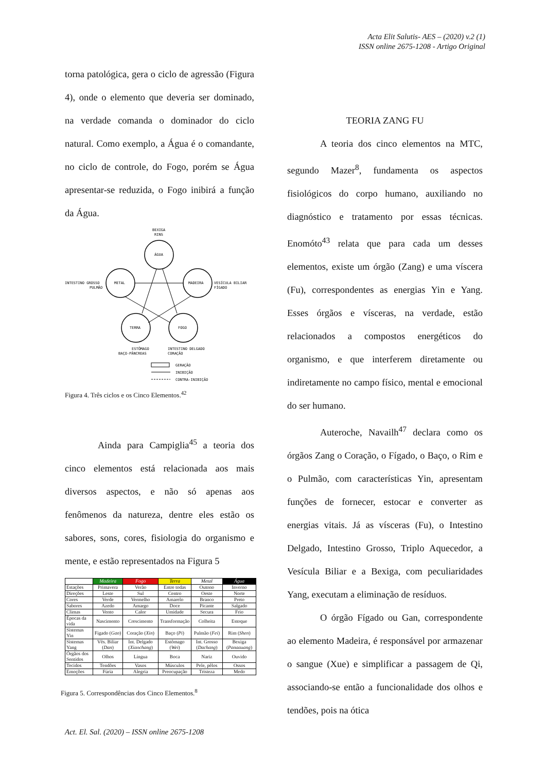Acta Elit Salutis- AES – (2020) v.2 (1)
ISSN online 2675-1208 - Artigo Original
torna patológica, gera o ciclo de agressão (Figura 4), onde o elemento que deveria ser dominado, na verdade comanda o dominador do ciclo natural. Como exemplo, a Água é o comandante, no ciclo de controle, do Fogo, porém se Água apresentar-se reduzida, o Fogo inibirá a função da Água.
BEXIGA
RINS
ÁGUA
INTESTINO GROSSO
PULMÃO
METAL
VESÍCULA BILIAR
FÍGADO
MADEIRA
TERRA
FOGO
ESTÔMAGO
BAÇO-PÂNCREAS
INTESTINO DELGADO
CORAÇÃO
GERAÇÃO
INIBIÇÃO
CONTRA-INIBIÇÃO
Figura 4. Três ciclos e os Cinco Elementos.<sup>42</sup>
Ainda para Campiglia<sup>45</sup> a teoria dos cinco elementos está relacionada aos mais diversos aspectos, e não só apenas aos fenômenos da natureza, dentre eles estão os sabores, sons, cores, fisiologia do organismo e mente, e estão representados na Figura 5
| | Madeira | Fogo | Terra | Metal | Água |
| --- | --- | --- | --- | --- | --- |
| Estações | Primavera | Verão | Entre todas | Outono | Inverno |
| Direções | Leste | Sul | Centro | Oeste | Norte |
| Cores | Verde | Vermelho | Amarelo | Branco | Preto |
| Sabores | Azedo | Amargo | Doce | Picante | Salgado |
| Climas | Vento | Calor | Umidade | Secura | Frio |
| Épocas da vida | Nascimento | Crescimento | Transformação | Colheita | Estoque |
| Sistemas Yin | Fígado ( Gan ) | Coração ( Xin ) | Baço ( Pi ) | Pulmão ( Fei ) | Rim ( Shen ) |
| Sistemas Yang | Vês. Biliar ( Dan ) | Int. Delgado ( Xiaochang ) | Estômago ( Wei ) | Int. Grosso ( Dachang ) | Bexiga ( Panaauang ) |
| Órgãos dos Sentidos | Olhos | Língua | Boca | Nariz | Ouvido |
| Tecidos | Tendões | Vasos | Músculos | Pele, pêlos | Ossos |
| Emoções | Fúria | Alegria | Preocupação | Tristeza | Medo |
Figura 5. Correspondências dos Cinco Elementos.<sup>8</sup>
TEORIA ZANG FU
A teoria dos cinco elementos na MTC, segundo Mazer<sup>8</sup>, fundamenta os aspectos fisiológicos do corpo humano, auxiliando no diagnóstico e tratamento por essas técnicas. Enomóto<sup>43</sup> relata que para cada um desses elementos, existe um órgão (Zang) e uma víscera (Fu), correspondentes as energias Yin e Yang. Esses órgãos e vísceras, na verdade, estão relacionados a compostos energéticos do organismo, e que interferem diretamente ou indiretamente no campo físico, mental e emocional do ser humano.
Auteroche, Navailh<sup>47</sup> declara como os órgãos Zang o Coração, o Fígado, o Baço, o Rim e o Pulmão, com características Yin, apresentam funções de fornecer, estocar e converter as energias vitais. Já as vísceras (Fu), o Intestino Delgado, Intestino Grosso, Triplo Aquecedor, a Vesícula Biliar e a Bexiga, com peculiaridades Yang, executam a eliminação de resíduos.
O órgão Fígado ou Gan, correspondente ao elemento Madeira, é responsável por armazenar o sangue (Xue) e simplificar a passagem de Qi, associando-se então a funcionalidade dos olhos e tendões, pois na ótica
Act. El. Sal. (2020) – ISSN online 2675-1208